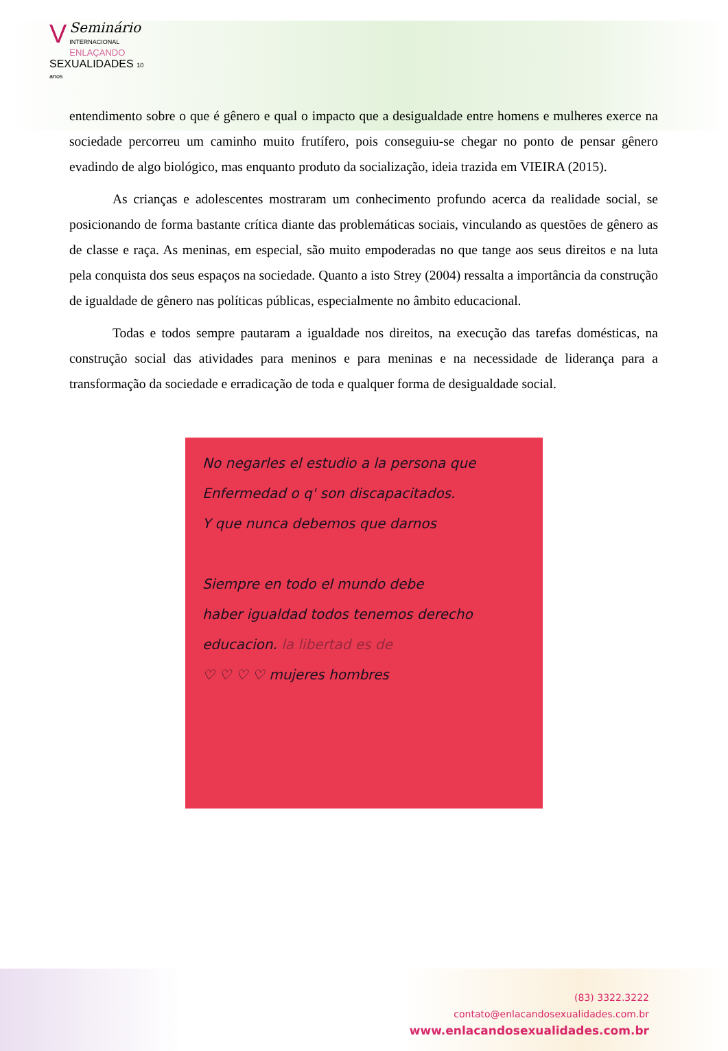VSeminário
INTERNACIONAL
ENLAÇANDO
SEXUALIDADES 10 anos
entendimento sobre o que é gênero e qual o impacto que a desigualdade entre homens e mulheres exerce na sociedade percorreu um caminho muito frutífero, pois conseguiu-se chegar no ponto de pensar gênero evadindo de algo biológico, mas enquanto produto da socialização, ideia trazida em VIEIRA (2015).
As crianças e adolescentes mostraram um conhecimento profundo acerca da realidade social, se posicionando de forma bastante crítica diante das problemáticas sociais, vinculando as questões de gênero as de classe e raça. As meninas, em especial, são muito empoderadas no que tange aos seus direitos e na luta pela conquista dos seus espaços na sociedade. Quanto a isto Strey (2004) ressalta a importância da construção de igualdade de gênero nas políticas públicas, especialmente no âmbito educacional.
Todas e todos sempre pautaram a igualdade nos direitos, na execução das tarefas domésticas, na construção social das atividades para meninos e para meninas e na necessidade de liderança para a transformação da sociedade e erradicação de toda e qualquer forma de desigualdade social.
No negarles el estudio a la persona que
Enfermedad o q' son discapacitados.
Y que nunca debemos que darnos
Siempre en todo el mundo debe
haber igualdad todos tenemos derecho
educacion. la libertad es de
♡ ♡ ♡ ♡ mujeres hombres
(83) 3322.3222
contato@enlacandosexualidades.com.br
www.enlacandosexualidades.com.br